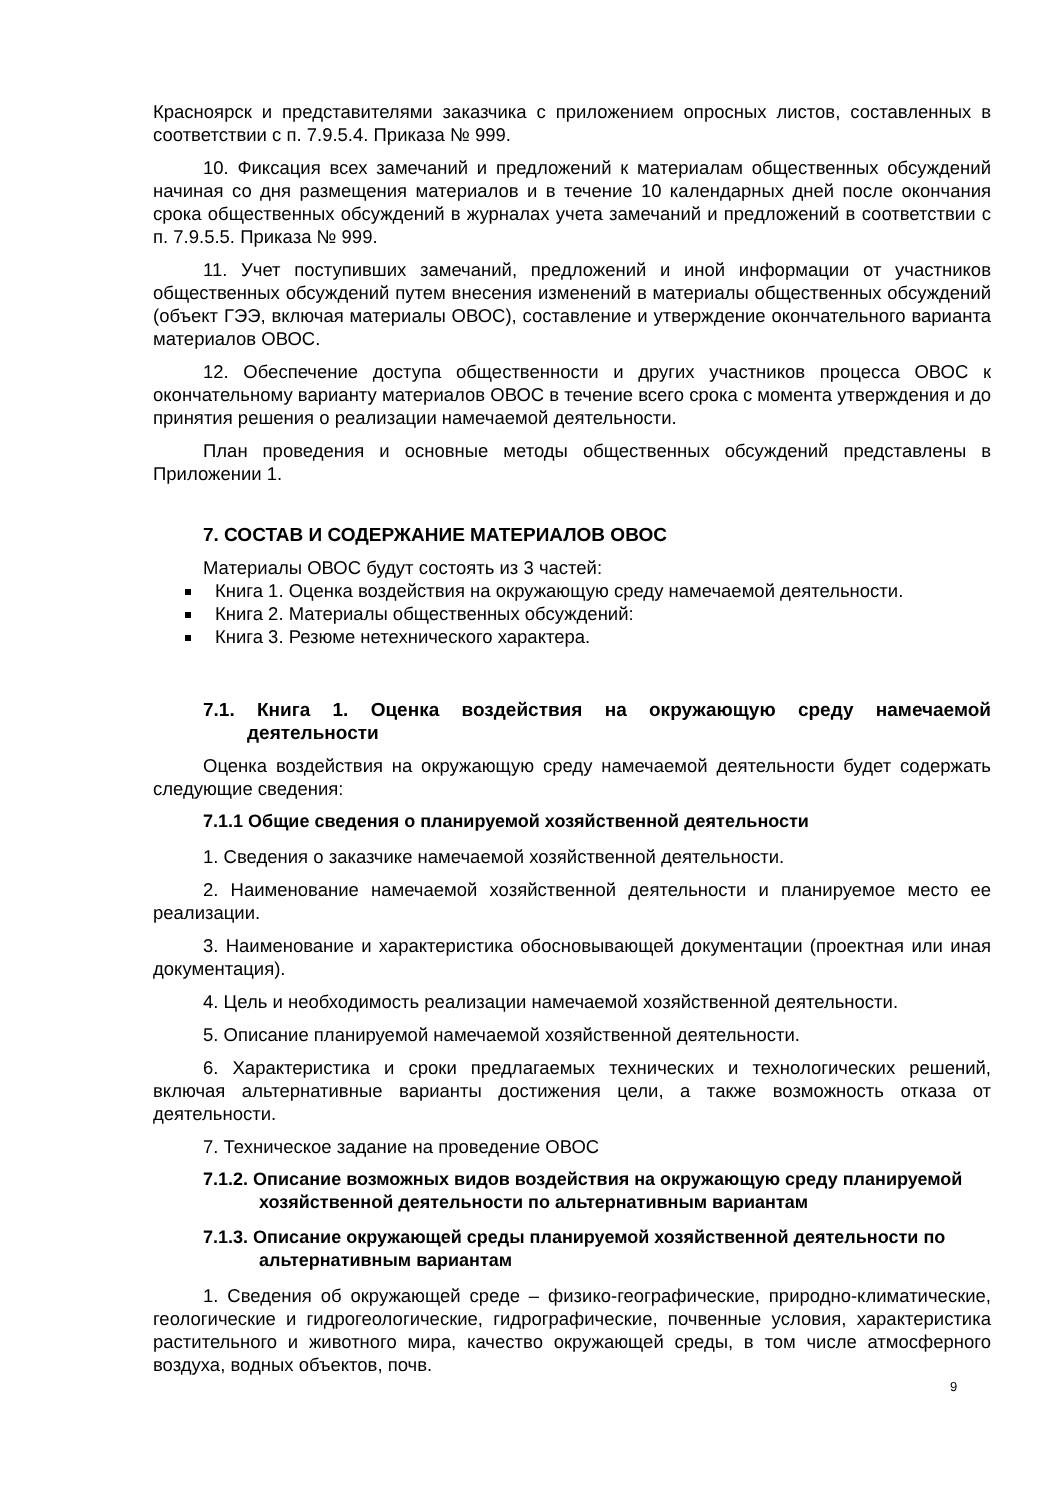Красноярск и представителями заказчика с приложением опросных листов, составленных в соответствии с п. 7.9.5.4. Приказа № 999.
10. Фиксация всех замечаний и предложений к материалам общественных обсуждений начиная со дня размещения материалов и в течение 10 календарных дней после окончания срока общественных обсуждений в журналах учета замечаний и предложений в соответствии с п. 7.9.5.5. Приказа № 999.
11. Учет поступивших замечаний, предложений и иной информации от участников общественных обсуждений путем внесения изменений в материалы общественных обсуждений (объект ГЭЭ, включая материалы ОВОС), составление и утверждение окончательного варианта материалов ОВОС.
12. Обеспечение доступа общественности и других участников процесса ОВОС к окончательному варианту материалов ОВОС в течение всего срока с момента утверждения и до принятия решения о реализации намечаемой деятельности.
План проведения и основные методы общественных обсуждений представлены в Приложении 1.
7. СОСТАВ И СОДЕРЖАНИЕ МАТЕРИАЛОВ ОВОС
Материалы ОВОС будут состоять из 3 частей:
Книга 1. Оценка воздействия на окружающую среду намечаемой деятельности.
Книга 2. Материалы общественных обсуждений:
Книга 3. Резюме нетехнического характера.
7.1. Книга 1. Оценка воздействия на окружающую среду намечаемой деятельности
Оценка воздействия на окружающую среду намечаемой деятельности будет содержать следующие сведения:
7.1.1 Общие сведения о планируемой хозяйственной деятельности
1. Сведения о заказчике намечаемой хозяйственной деятельности.
2. Наименование намечаемой хозяйственной деятельности и планируемое место ее реализации.
3. Наименование и характеристика обосновывающей документации (проектная или иная документация).
4. Цель и необходимость реализации намечаемой хозяйственной деятельности.
5. Описание планируемой намечаемой хозяйственной деятельности.
6. Характеристика и сроки предлагаемых технических и технологических решений, включая альтернативные варианты достижения цели, а также возможность отказа от деятельности.
7. Техническое задание на проведение ОВОС
7.1.2. Описание возможных видов воздействия на окружающую среду планируемой хозяйственной деятельности по альтернативным вариантам
7.1.3. Описание окружающей среды планируемой хозяйственной деятельности по альтернативным вариантам
1. Сведения об окружающей среде – физико-географические, природно-климатические, геологические и гидрогеологические, гидрографические, почвенные условия, характеристика растительного и животного мира, качество окружающей среды, в том числе атмосферного воздуха, водных объектов, почв.
9